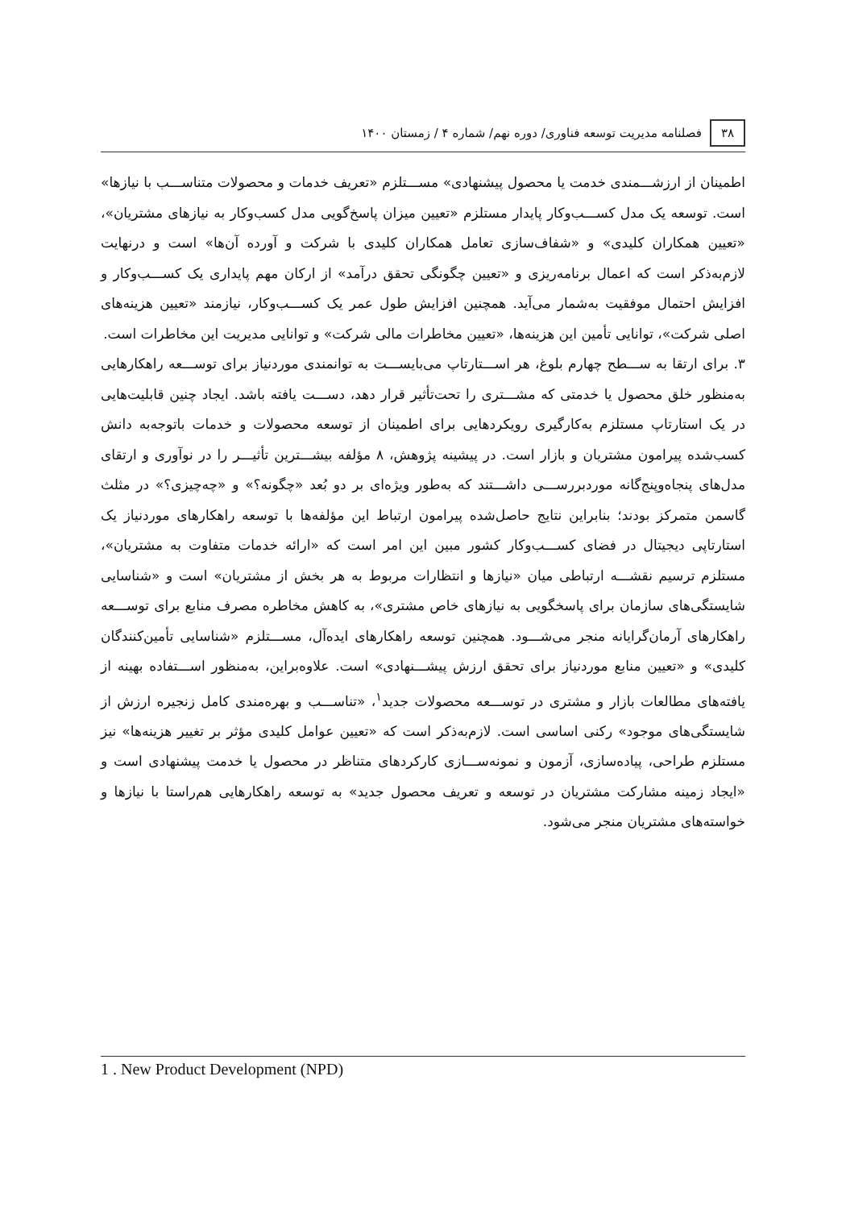۳۸ فصلنامه مدیریت توسعه فناوری/ دوره نهم/ شماره ۴ / زمستان ۱۴۰۰
اطمینان از ارزشـــمندی خدمت یا محصول پیشنهادی» مســـتلزم «تعریف خدمات و محصولات متناســـب با نیازها» است. توسعه یک مدل کســـب‌وکار پایدار مستلزم «تعیین میزان پاسخ‌گویی مدل کسب‌وکار به نیازهای مشتریان»، «تعیین همکاران کلیدی» و «شفاف‌سازی تعامل همکاران کلیدی با شرکت و آورده آن‌ها» است و درنهایت لازم‌به‌ذکر است که اعمال برنامه‌ریزی و «تعیین چگونگی تحقق درآمد» از ارکان مهم پایداری یک کســـب‌وکار و افزایش احتمال موفقیت به‌شمار می‌آید. همچنین افزایش طول عمر یک کســـب‌وکار، نیازمند «تعیین هزینه‌های اصلی شرکت»، توانایی تأمین این هزینه‌ها، «تعیین مخاطرات مالی شرکت» و توانایی مدیریت این مخاطرات است.
۳. برای ارتقا به ســـطح چهارم بلوغ، هر اســـتارتاپ می‌بایســـت به توانمندی موردنیاز برای توســـعه راهکارهایی به‌منظور خلق محصول یا خدمتی که مشـــتری را تحت‌تأثیر قرار دهد، دســـت یافته باشد. ایجاد چنین قابلیت‌هایی در یک استارتاپ مستلزم به‌کارگیری رویکردهایی برای اطمینان از توسعه محصولات و خدمات باتوجه‌به دانش کسب‌شده پیرامون مشتریان و بازار است. در پیشینه پژوهش، ۸ مؤلفه بیشـــترین تأثیـــر را در نوآوری و ارتقای مدل‌های پنجاه‌وپنج‌گانه موردبررســـی داشـــتند که به‌طور ویژه‌ای بر دو بُعد «چگونه؟» و «چه‌چیزی؟» در مثلث گاسمن متمرکز بودند؛ بنابراین نتایج حاصل‌شده پیرامون ارتباط این مؤلفه‌ها با توسعه راهکارهای موردنیاز یک استارتاپی دیجیتال در فضای کســـب‌وکار کشور مبین این امر است که «ارائه خدمات متفاوت به مشتریان»، مستلزم ترسیم نقشـــه ارتباطی میان «نیازها و انتظارات مربوط به هر بخش از مشتریان» است و «شناسایی شایستگی‌های سازمان برای پاسخگویی به نیازهای خاص مشتری»، به کاهش مخاطره مصرف منابع برای توســـعه راهکارهای آرمان‌گرایانه منجر می‌شـــود. همچنین توسعه راهکارهای ایده‌آل، مســـتلزم «شناسایی تأمین‌کنندگان کلیدی» و «تعیین منابع موردنیاز برای تحقق ارزش پیشـــنهادی» است. علاوه‌براین، به‌منظور اســـتفاده بهینه از یافته‌های مطالعات بازار و مشتری در توســـعه محصولات جدید<sup>۱</sup>، «تناســـب و بهره‌مندی کامل زنجیره ارزش از شایستگی‌های موجود» رکنی اساسی است. لازم‌به‌ذکر است که «تعیین عوامل کلیدی مؤثر بر تغییر هزینه‌ها» نیز مستلزم طراحی، پیاده‌سازی، آزمون و نمونه‌ســـازی کارکردهای متناظر در محصول یا خدمت پیشنهادی است و «ایجاد زمینه مشارکت مشتریان در توسعه و تعریف محصول جدید» به توسعه راهکارهایی هم‌راستا با نیازها و خواسته‌های مشتریان منجر می‌شود.
1 . New Product Development (NPD)